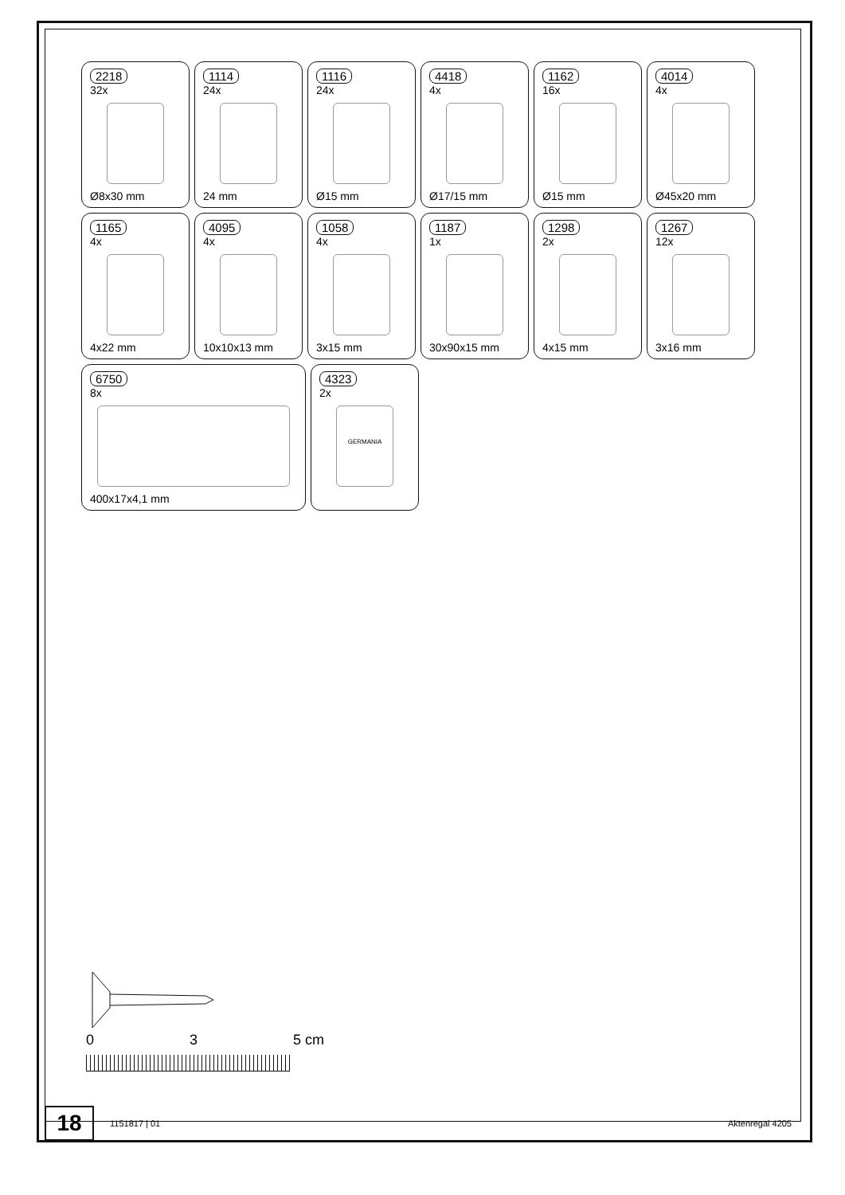2218
32x
Ø8x30 mm
1114
24x
24 mm
1116
24x
Ø15 mm
4418
4x
Ø17/15 mm
1162
16x
Ø15 mm
4014
4x
Ø45x20 mm
1165
4x
4x22 mm
4095
4x
10x10x13 mm
1058
4x
3x15 mm
1187
1x
30x90x15 mm
1298
2x
4x15 mm
1267
12x
3x16 mm
6750
8x
400x17x4,1 mm
4323
2x
GERMANIA
0 3 5 cm
18
1151817 | 01 Aktenregal 4205